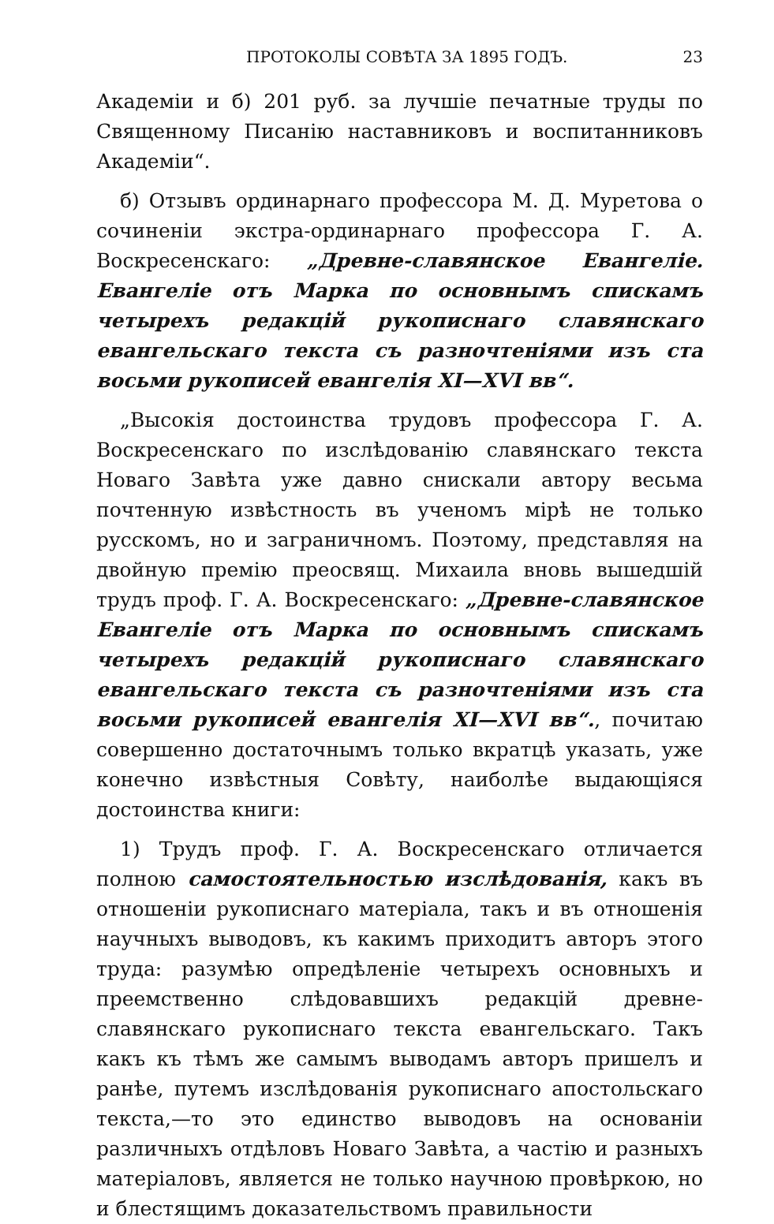ПРОТОКОЛЫ СОВѢТА ЗА 1895 ГОДЪ. 23
Академіи и б) 201 руб. за лучшіе печатные труды по Священному Писанію наставниковъ и воспитанниковъ Академіи“.
б) Отзывъ ординарнаго профессора М. Д. Муретова о сочиненіи экстра-ординарнаго профессора Г. А. Воскресенскаго: „Древне-славянское Евангеліе. Евангеліе отъ Марка по основнымъ спискамъ четырехъ редакцій рукописнаго славянскаго евангельскаго текста съ разночтеніями изъ ста восьми рукописей евангелія XI—XVI вв“.
„Высокія достоинства трудовъ профессора Г. А. Воскресенскаго по изслѣдованію славянскаго текста Новаго Завѣта уже давно снискали автору весьма почтенную извѣстность въ ученомъ мірѣ не только русскомъ, но и заграничномъ. Поэтому, представляя на двойную премію преосвящ. Михаила вновь вышедшій трудъ проф. Г. А. Воскресенскаго: „Древне-славянское Евангеліе отъ Марка по основнымъ спискамъ четырехъ редакцій рукописнаго славянскаго евангельскаго текста съ разночтеніями изъ ста восьми рукописей евангелія XI—XVI вв“., почитаю совершенно достаточнымъ только вкратцѣ указать, уже конечно извѣстныя Совѣту, наиболѣе выдающіяся достоинства книги:
1) Трудъ проф. Г. А. Воскресенскаго отличается полною самостоятельностью изслѣдованія, какъ въ отношеніи рукописнаго матеріала, такъ и въ отношенія научныхъ выводовъ, къ какимъ приходитъ авторъ этого труда: разумѣю опредѣленіе четырехъ основныхъ и преемственно слѣдовавшихъ редакцій древне-славянскаго рукописнаго текста евангельскаго. Такъ какъ къ тѣмъ же самымъ выводамъ авторъ пришелъ и ранѣе, путемъ изслѣдованія рукописнаго апостольскаго текста,—то это единство выводовъ на основаніи различныхъ отдѣловъ Новаго Завѣта, а частію и разныхъ матеріаловъ, является не только научною провѣркою, но и блестящимъ доказательствомъ правильности